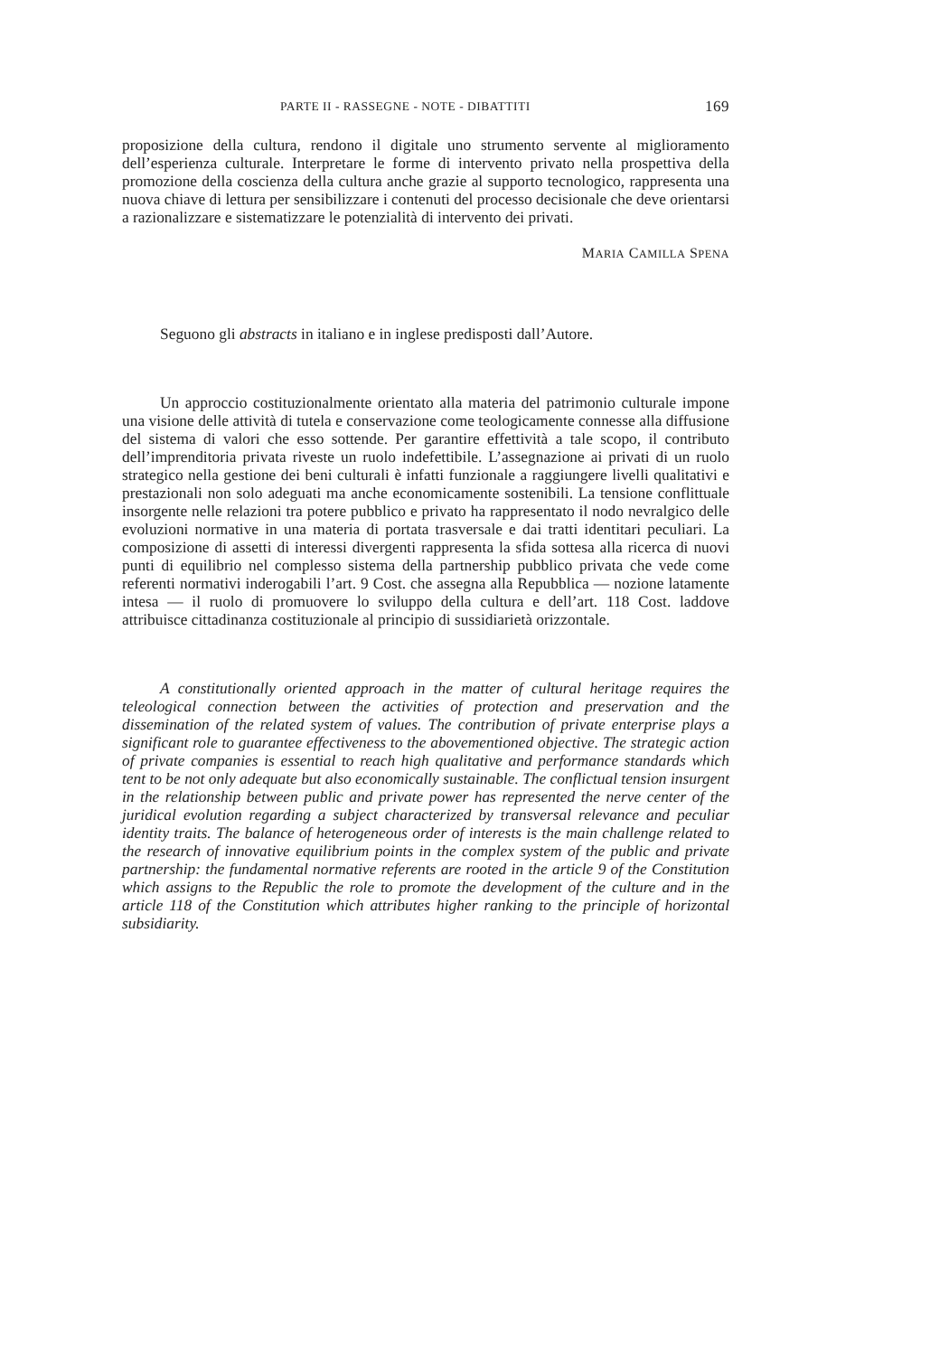PARTE II - RASSEGNE - NOTE - DIBATTITI 169
proposizione della cultura, rendono il digitale uno strumento servente al miglioramento dell’esperienza culturale. Interpretare le forme di intervento privato nella prospettiva della promozione della coscienza della cultura anche grazie al supporto tecnologico, rappresenta una nuova chiave di lettura per sensibilizzare i contenuti del processo decisionale che deve orientarsi a razionalizzare e sistematizzare le potenzialità di intervento dei privati.
MARIA CAMILLA SPENA
Seguono gli abstracts in italiano e in inglese predisposti dall’Autore.
Un approccio costituzionalmente orientato alla materia del patrimonio culturale impone una visione delle attività di tutela e conservazione come teologicamente connesse alla diffusione del sistema di valori che esso sottende. Per garantire effettività a tale scopo, il contributo dell’imprenditoria privata riveste un ruolo indefettibile. L’assegnazione ai privati di un ruolo strategico nella gestione dei beni culturali è infatti funzionale a raggiungere livelli qualitativi e prestazionali non solo adeguati ma anche economicamente sostenibili. La tensione conflittuale insorgente nelle relazioni tra potere pubblico e privato ha rappresentato il nodo nevralgico delle evoluzioni normative in una materia di portata trasversale e dai tratti identitari peculiari. La composizione di assetti di interessi divergenti rappresenta la sfida sottesa alla ricerca di nuovi punti di equilibrio nel complesso sistema della partnership pubblico privata che vede come referenti normativi inderogabili l’art. 9 Cost. che assegna alla Repubblica — nozione latamente intesa — il ruolo di promuovere lo sviluppo della cultura e dell’art. 118 Cost. laddove attribuisce cittadinanza costituzionale al principio di sussidiarietà orizzontale.
A constitutionally oriented approach in the matter of cultural heritage requires the teleological connection between the activities of protection and preservation and the dissemination of the related system of values. The contribution of private enterprise plays a significant role to guarantee effectiveness to the abovementioned objective. The strategic action of private companies is essential to reach high qualitative and performance standards which tent to be not only adequate but also economically sustainable. The conflictual tension insurgent in the relationship between public and private power has represented the nerve center of the juridical evolution regarding a subject characterized by transversal relevance and peculiar identity traits. The balance of heterogeneous order of interests is the main challenge related to the research of innovative equilibrium points in the complex system of the public and private partnership: the fundamental normative referents are rooted in the article 9 of the Constitution which assigns to the Republic the role to promote the development of the culture and in the article 118 of the Constitution which attributes higher ranking to the principle of horizontal subsidiarity.